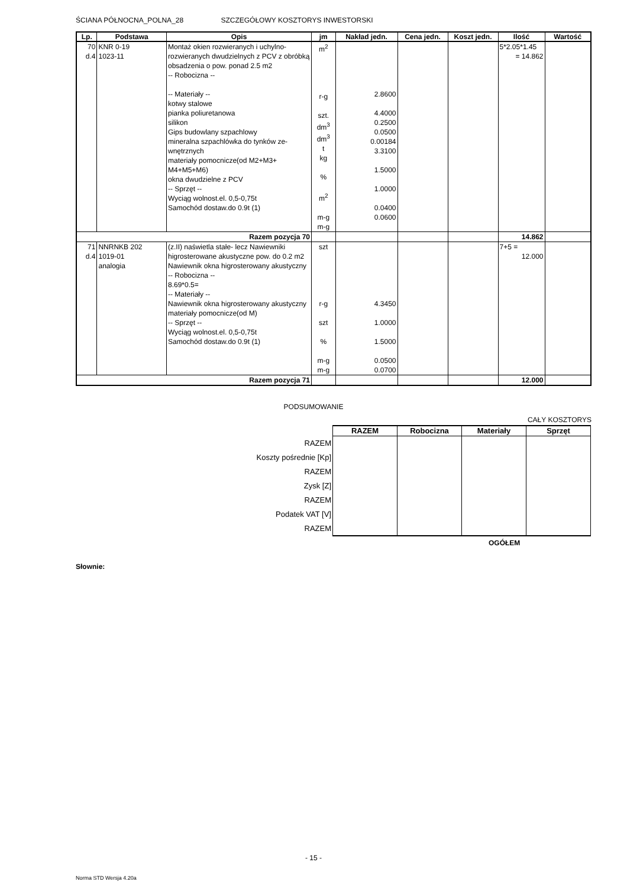ŚCIANA PÓŁNOCNA_POLNA_28 SZCZEGÓŁOWY KOSZTORYS INWESTORSKI
| Lp. | Podstawa | Opis | jm | Nakład jedn. | Cena jedn. | Koszt jedn. | Ilość | Wartość |
| --- | --- | --- | --- | --- | --- | --- | --- | --- |
| 70 d.4 | KNR 0-19 1023-11 | Montaż okien rozwieranych i uchylno-rozwieranych dwudzielnych z PCV z obróbką obsadzenia o pow. ponad 2.5 m2 -- Robocizna -- -- Materiały -- kotwy stalowe pianka poliuretanowa silikon Gips budowlany szpachlowy mineralna szpachlówka do tynków ze-wnętrznych materiały pomocnicze(od M2+M3+ M4+M5+M6) okna dwudzielne z PCV -- Sprzęt -- Wyciąg wolnost.el. 0,5-0,75t Samochód dostaw.do 0.9t (1) | m<sup>2</sup> r-g szt. dm<sup>3</sup> dm<sup>3</sup> t kg % m<sup>2</sup> m-g m-g | 2.8600 4.4000 0.2500 0.0500 0.00184 3.3100 1.5000 1.0000 0.0400 0.0600 | | | 5*2.05*1.45 = 14.862 | |
| Razem pozycja 70 | | | | | | | 14.862 | |
| 71 d.4 | NNRNKB 202 1019-01 analogia | (z.II) naświetla stałe- lecz Nawiewniki higrosterowane akustyczne pow. do 0.2 m2 Nawiewnik okna higrosterowany akustyczny -- Robocizna -- 8.69*0.5= -- Materiały -- Nawiewnik okna higrosterowany akustyczny materiały pomocnicze(od M) -- Sprzęt -- Wyciąg wolnost.el. 0,5-0,75t Samochód dostaw.do 0.9t (1) | szt r-g szt % m-g m-g | 4.3450 1.0000 1.5000 0.0500 0.0700 | | | 7+5 = 12.000 | |
| Razem pozycja 71 | | | | | | | 12.000 | |
PODSUMOWANIE
CAŁY KOSZTORYS
| | RAZEM | Robocizna | Materiały | Sprzęt |
| RAZEM | | | | |
| Koszty pośrednie [Kp] | | | | |
| RAZEM | | | | |
| Zysk [Z] | | | | |
| RAZEM | | | | |
| Podatek VAT [V] | | | | |
| RAZEM | | | | |
OGÓŁEM
Słownie:
- 15 -
Norma STD Wersja 4.20a